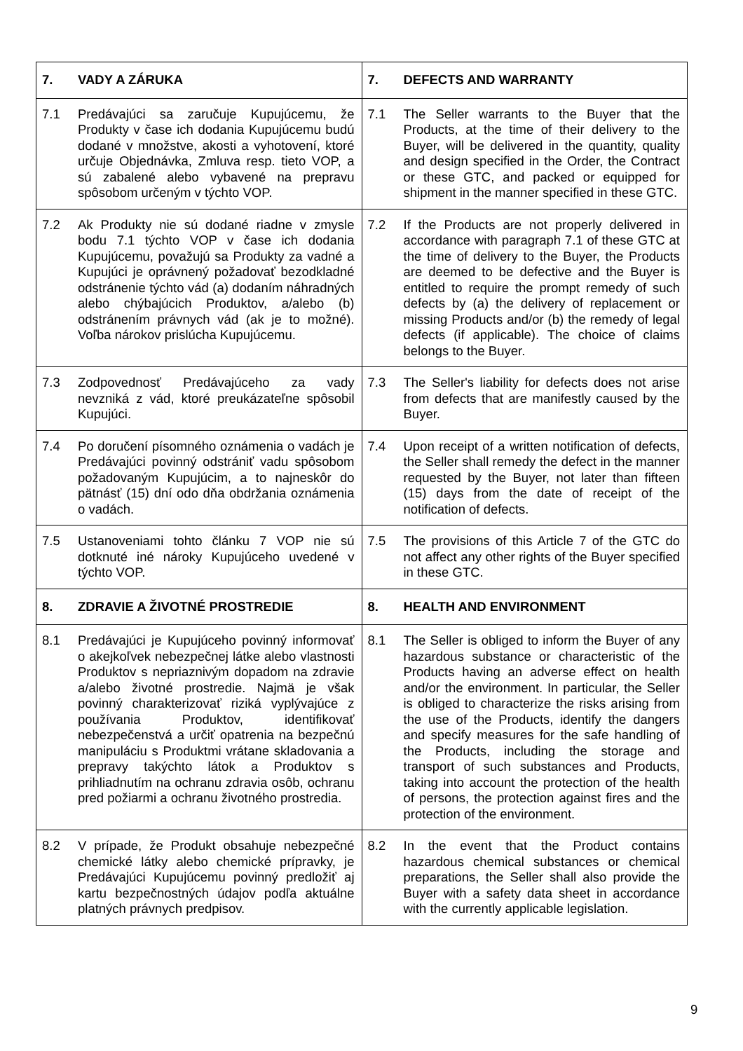| 7. VADY A ZÁRUKA | 7. DEFECTS AND WARRANTY |
| 7.1 Predávajúci sa zaručuje Kupujúcemu, že Produkty v čase ich dodania Kupujúcemu budú dodané v množstve, akosti a vyhotovení, ktoré určuje Objednávka, Zmluva resp. tieto VOP, a sú zabalené alebo vybavené na prepravu spôsobom určeným v týchto VOP. | 7.1 The Seller warrants to the Buyer that the Products, at the time of their delivery to the Buyer, will be delivered in the quantity, quality and design specified in the Order, the Contract or these GTC, and packed or equipped for shipment in the manner specified in these GTC. |
| 7.2 Ak Produkty nie sú dodané riadne v zmysle bodu 7.1 týchto VOP v čase ich dodania Kupujúcemu, považujú sa Produkty za vadné a Kupujúci je oprávnený požadovať bezodkladné odstránenie týchto vád (a) dodaním náhradných alebo chýbajúcich Produktov, a/alebo (b) odstránením právnych vád (ak je to možné). Voľba nárokov prislúcha Kupujúcemu. | 7.2 If the Products are not properly delivered in accordance with paragraph 7.1 of these GTC at the time of delivery to the Buyer, the Products are deemed to be defective and the Buyer is entitled to require the prompt remedy of such defects by (a) the delivery of replacement or missing Products and/or (b) the remedy of legal defects (if applicable). The choice of claims belongs to the Buyer. |
| 7.3 Zodpovednosť Predávajúceho za vady nevzniká z vád, ktoré preukázateľne spôsobil Kupujúci. | 7.3 The Seller's liability for defects does not arise from defects that are manifestly caused by the Buyer. |
| 7.4 Po doručení písomného oznámenia o vadách je Predávajúci povinný odstrániť vadu spôsobom požadovaným Kupujúcim, a to najneskôr do pätnásť (15) dní odo dňa obdržania oznámenia o vadách. | 7.4 Upon receipt of a written notification of defects, the Seller shall remedy the defect in the manner requested by the Buyer, not later than fifteen (15) days from the date of receipt of the notification of defects. |
| 7.5 Ustanoveniami tohto článku 7 VOP nie sú dotknuté iné nároky Kupujúceho uvedené v týchto VOP. | 7.5 The provisions of this Article 7 of the GTC do not affect any other rights of the Buyer specified in these GTC. |
| 8. ZDRAVIE A ŽIVOTNÉ PROSTREDIE | 8. HEALTH AND ENVIRONMENT |
| 8.1 Predávajúci je Kupujúceho povinný informovať o akejkoľvek nebezpečnej látke alebo vlastnosti Produktov s nepriaznivým dopadom na zdravie a/alebo životné prostredie. Najmä je však povinný charakterizovať riziká vyplývajúce z používania Produktov, identifikovať nebezpečenstvá a určiť opatrenia na bezpečnú manipuláciu s Produktmi vrátane skladovania a prepravy takýchto látok a Produktov s prihliadnutím na ochranu zdravia osôb, ochranu pred požiarmi a ochranu životného prostredia. | 8.1 The Seller is obliged to inform the Buyer of any hazardous substance or characteristic of the Products having an adverse effect on health and/or the environment. In particular, the Seller is obliged to characterize the risks arising from the use of the Products, identify the dangers and specify measures for the safe handling of the Products, including the storage and transport of such substances and Products, taking into account the protection of the health of persons, the protection against fires and the protection of the environment. |
| 8.2 V prípade, že Produkt obsahuje nebezpečné chemické látky alebo chemické prípravky, je Predávajúci Kupujúcemu povinný predložiť aj kartu bezpečnostných údajov podľa aktuálne platných právnych predpisov. | 8.2 In the event that the Product contains hazardous chemical substances or chemical preparations, the Seller shall also provide the Buyer with a safety data sheet in accordance with the currently applicable legislation. |
9